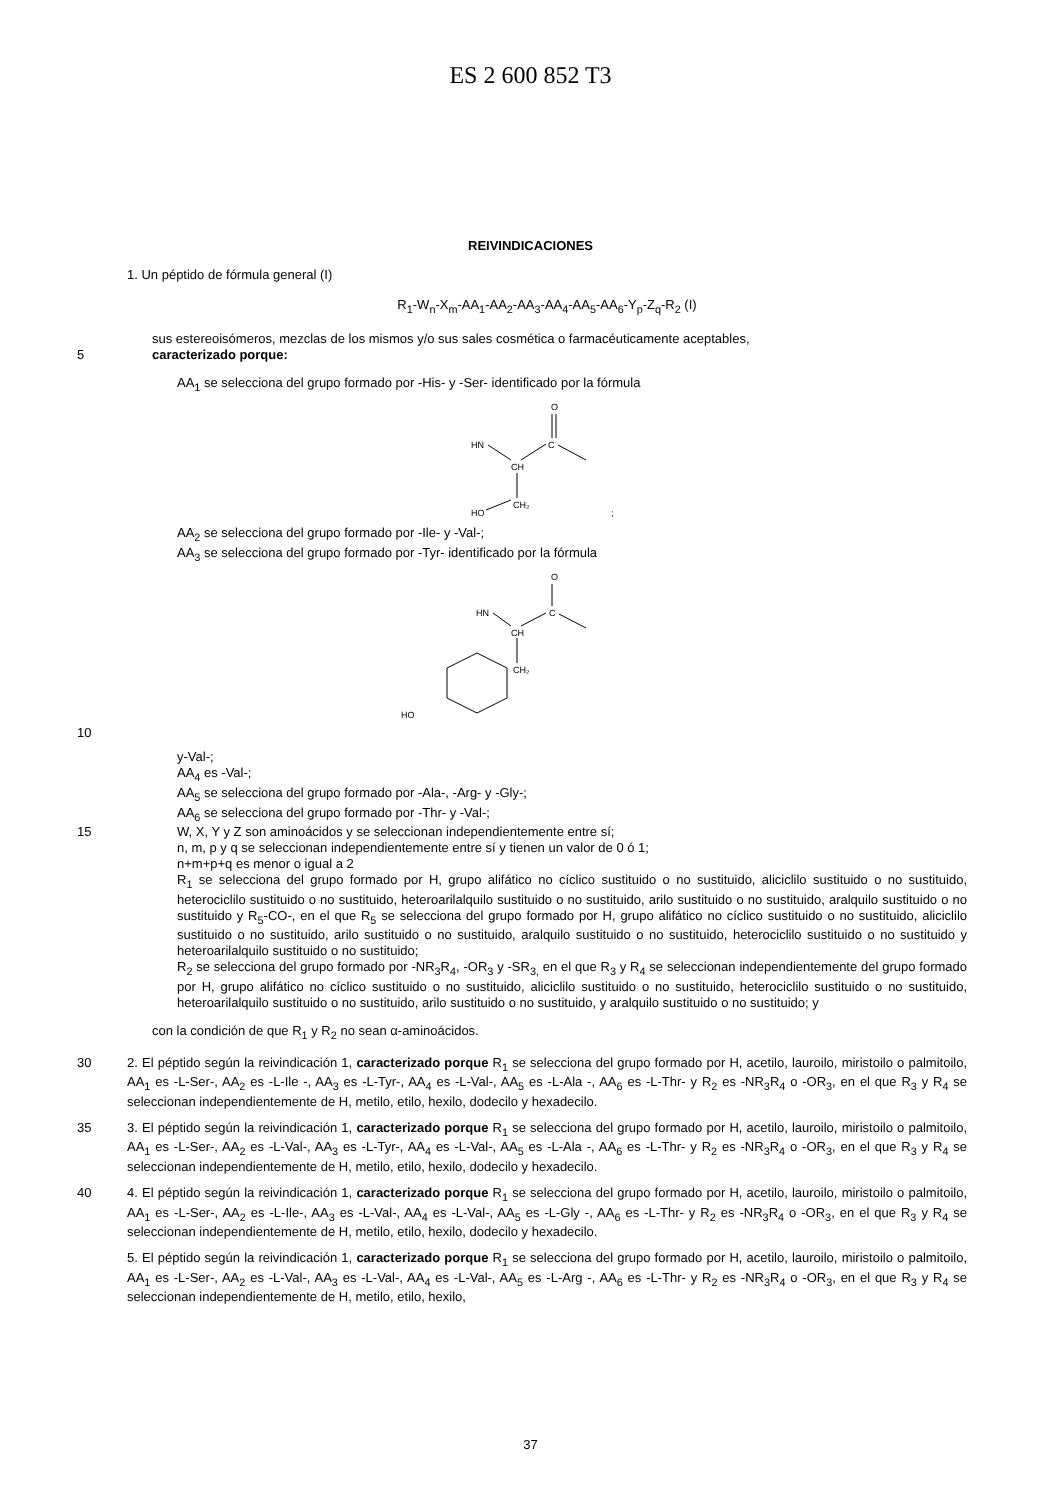ES 2 600 852 T3
REIVINDICACIONES
1. Un péptido de fórmula general (I)
R<sub>1</sub>-W<sub>n</sub>-X<sub>m</sub>-AA<sub>1</sub>-AA<sub>2</sub>-AA<sub>3</sub>-AA<sub>4</sub>-AA<sub>5</sub>-AA<sub>6</sub>-Y<sub>p</sub>-Z<sub>q</sub>-R<sub>2</sub> (I)
sus estereoisómeros, mezclas de los mismos y/o sus sales cosmética o farmacéuticamente aceptables,
5 caracterizado porque:
AA<sub>1</sub> se selecciona del grupo formado por -His- y -Ser- identificado por la fórmula
O
HN
CH
C
CH₂
HO
;
AA<sub>2</sub> se selecciona del grupo formado por -Ile- y -Val-;
AA<sub>3</sub> se selecciona del grupo formado por -Tyr- identificado por la fórmula
O
HN
CH
C
CH₂
HO
10
y-Val-;
AA<sub>4</sub> es -Val-;
AA<sub>5</sub> se selecciona del grupo formado por -Ala-, -Arg- y -Gly-;
AA<sub>6</sub> se selecciona del grupo formado por -Thr- y -Val-;
15 W, X, Y y Z son aminoácidos y se seleccionan independientemente entre sí;
n, m, p y q se seleccionan independientemente entre sí y tienen un valor de 0 ó 1;
n+m+p+q es menor o igual a 2
R<sub>1</sub> se selecciona del grupo formado por H, grupo alifático no cíclico sustituido o no sustituido, aliciclilo sustituido o no sustituido, heterociclilo sustituido o no sustituido, heteroarilalquilo sustituido o no sustituido, arilo sustituido o no sustituido, aralquilo sustituido o no sustituido y R<sub>5</sub>-CO-, en el que R<sub>5</sub> se selecciona del grupo formado por H, grupo alifático no cíclico sustituido o no sustituido, aliciclilo sustituido o no sustituido, arilo sustituido o no sustituido, aralquilo sustituido o no sustituido, heterociclilo sustituido o no sustituido y heteroarilalquilo sustituido o no sustituido;
R<sub>2</sub> se selecciona del grupo formado por -NR<sub>3</sub>R<sub>4</sub>, -OR<sub>3</sub> y -SR<sub>3,</sub> en el que R<sub>3</sub> y R<sub>4</sub> se seleccionan independientemente del grupo formado por H, grupo alifático no cíclico sustituido o no sustituido, aliciclilo sustituido o no sustituido, heterociclilo sustituido o no sustituido, heteroarilalquilo sustituido o no sustituido, arilo sustituido o no sustituido, y aralquilo sustituido o no sustituido; y
con la condición de que R<sub>1</sub> y R<sub>2</sub> no sean α-aminoácidos.
30 2. El péptido según la reivindicación 1, caracterizado porque R<sub>1</sub> se selecciona del grupo formado por H, acetilo, lauroilo, miristoilo o palmitoilo, AA<sub>1</sub> es -L-Ser-, AA<sub>2</sub> es -L-Ile -, AA<sub>3</sub> es -L-Tyr-, AA<sub>4</sub> es -L-Val-, AA<sub>5</sub> es -L-Ala -, AA<sub>6</sub> es -L-Thr- y R<sub>2</sub> es -NR<sub>3</sub>R<sub>4</sub> o -OR<sub>3</sub>, en el que R<sub>3</sub> y R<sub>4</sub> se seleccionan independientemente de H, metilo, etilo, hexilo, dodecilo y hexadecilo.
35 3. El péptido según la reivindicación 1, caracterizado porque R<sub>1</sub> se selecciona del grupo formado por H, acetilo, lauroilo, miristoilo o palmitoilo, AA<sub>1</sub> es -L-Ser-, AA<sub>2</sub> es -L-Val-, AA<sub>3</sub> es -L-Tyr-, AA<sub>4</sub> es -L-Val-, AA<sub>5</sub> es -L-Ala -, AA<sub>6</sub> es -L-Thr- y R<sub>2</sub> es -NR<sub>3</sub>R<sub>4</sub> o -OR<sub>3</sub>, en el que R<sub>3</sub> y R<sub>4</sub> se seleccionan independientemente de H, metilo, etilo, hexilo, dodecilo y hexadecilo.
40 4. El péptido según la reivindicación 1, caracterizado porque R<sub>1</sub> se selecciona del grupo formado por H, acetilo, lauroilo, miristoilo o palmitoilo, AA<sub>1</sub> es -L-Ser-, AA<sub>2</sub> es -L-Ile-, AA<sub>3</sub> es -L-Val-, AA<sub>4</sub> es -L-Val-, AA<sub>5</sub> es -L-Gly -, AA<sub>6</sub> es -L-Thr- y R<sub>2</sub> es -NR<sub>3</sub>R<sub>4</sub> o -OR<sub>3</sub>, en el que R<sub>3</sub> y R<sub>4</sub> se seleccionan independientemente de H, metilo, etilo, hexilo, dodecilo y hexadecilo.
5. El péptido según la reivindicación 1, caracterizado porque R<sub>1</sub> se selecciona del grupo formado por H, acetilo, lauroilo, miristoilo o palmitoilo, AA<sub>1</sub> es -L-Ser-, AA<sub>2</sub> es -L-Val-, AA<sub>3</sub> es -L-Val-, AA<sub>4</sub> es -L-Val-, AA<sub>5</sub> es -L-Arg -, AA<sub>6</sub> es -L-Thr- y R<sub>2</sub> es -NR<sub>3</sub>R<sub>4</sub> o -OR<sub>3</sub>, en el que R<sub>3</sub> y R<sub>4</sub> se seleccionan independientemente de H, metilo, etilo, hexilo,
37